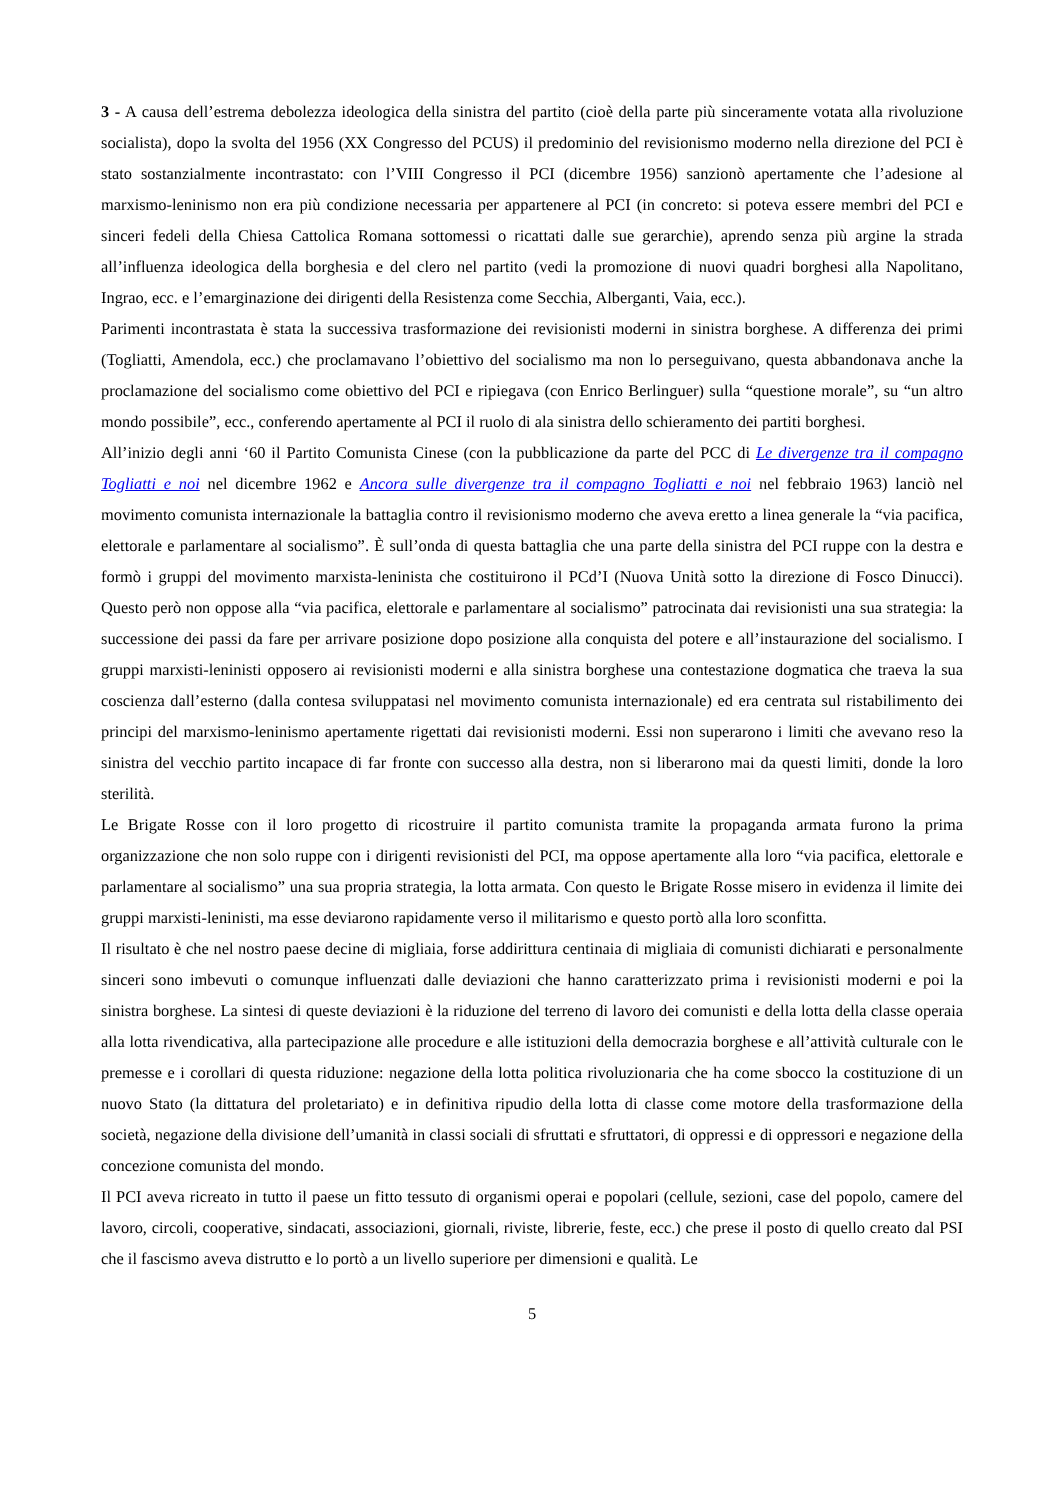3 - A causa dell’estrema debolezza ideologica della sinistra del partito (cioè della parte più sinceramente votata alla rivoluzione socialista), dopo la svolta del 1956 (XX Congresso del PCUS) il predominio del revisionismo moderno nella direzione del PCI è stato sostanzialmente incontrastato: con l’VIII Congresso il PCI (dicembre 1956) sanzionò apertamente che l’adesione al marxismo-leninismo non era più condizione necessaria per appartenere al PCI (in concreto: si poteva essere membri del PCI e sinceri fedeli della Chiesa Cattolica Romana sottomessi o ricattati dalle sue gerarchie), aprendo senza più argine la strada all’influenza ideologica della borghesia e del clero nel partito (vedi la promozione di nuovi quadri borghesi alla Napolitano, Ingrao, ecc. e l’emarginazione dei dirigenti della Resistenza come Secchia, Alberganti, Vaia, ecc.).
Parimenti incontrastata è stata la successiva trasformazione dei revisionisti moderni in sinistra borghese. A differenza dei primi (Togliatti, Amendola, ecc.) che proclamavano l’obiettivo del socialismo ma non lo perseguivano, questa abbandonava anche la proclamazione del socialismo come obiettivo del PCI e ripiegava (con Enrico Berlinguer) sulla “questione morale”, su “un altro mondo possibile”, ecc., conferendo apertamente al PCI il ruolo di ala sinistra dello schieramento dei partiti borghesi.
All’inizio degli anni ‘60 il Partito Comunista Cinese (con la pubblicazione da parte del PCC di Le divergenze tra il compagno Togliatti e noi nel dicembre 1962 e Ancora sulle divergenze tra il compagno Togliatti e noi nel febbraio 1963) lanciò nel movimento comunista internazionale la battaglia contro il revisionismo moderno che aveva eretto a linea generale la “via pacifica, elettorale e parlamentare al socialismo”. È sull’onda di questa battaglia che una parte della sinistra del PCI ruppe con la destra e formò i gruppi del movimento marxista-leninista che costituirono il PCd’I (Nuova Unità sotto la direzione di Fosco Dinucci). Questo però non oppose alla “via pacifica, elettorale e parlamentare al socialismo” patrocinata dai revisionisti una sua strategia: la successione dei passi da fare per arrivare posizione dopo posizione alla conquista del potere e all’instaurazione del socialismo. I gruppi marxisti-leninisti opposero ai revisionisti moderni e alla sinistra borghese una contestazione dogmatica che traeva la sua coscienza dall’esterno (dalla contesa sviluppatasi nel movimento comunista internazionale) ed era centrata sul ristabilimento dei principi del marxismo-leninismo apertamente rigettati dai revisionisti moderni. Essi non superarono i limiti che avevano reso la sinistra del vecchio partito incapace di far fronte con successo alla destra, non si liberarono mai da questi limiti, donde la loro sterilità.
Le Brigate Rosse con il loro progetto di ricostruire il partito comunista tramite la propaganda armata furono la prima organizzazione che non solo ruppe con i dirigenti revisionisti del PCI, ma oppose apertamente alla loro “via pacifica, elettorale e parlamentare al socialismo” una sua propria strategia, la lotta armata. Con questo le Brigate Rosse misero in evidenza il limite dei gruppi marxisti-leninisti, ma esse deviarono rapidamente verso il militarismo e questo portò alla loro sconfitta.
Il risultato è che nel nostro paese decine di migliaia, forse addirittura centinaia di migliaia di comunisti dichiarati e personalmente sinceri sono imbevuti o comunque influenzati dalle deviazioni che hanno caratterizzato prima i revisionisti moderni e poi la sinistra borghese. La sintesi di queste deviazioni è la riduzione del terreno di lavoro dei comunisti e della lotta della classe operaia alla lotta rivendicativa, alla partecipazione alle procedure e alle istituzioni della democrazia borghese e all’attività culturale con le premesse e i corollari di questa riduzione: negazione della lotta politica rivoluzionaria che ha come sbocco la costituzione di un nuovo Stato (la dittatura del proletariato) e in definitiva ripudio della lotta di classe come motore della trasformazione della società, negazione della divisione dell’umanità in classi sociali di sfruttati e sfruttatori, di oppressi e di oppressori e negazione della concezione comunista del mondo.
Il PCI aveva ricreato in tutto il paese un fitto tessuto di organismi operai e popolari (cellule, sezioni, case del popolo, camere del lavoro, circoli, cooperative, sindacati, associazioni, giornali, riviste, librerie, feste, ecc.) che prese il posto di quello creato dal PSI che il fascismo aveva distrutto e lo portò a un livello superiore per dimensioni e qualità. Le
5